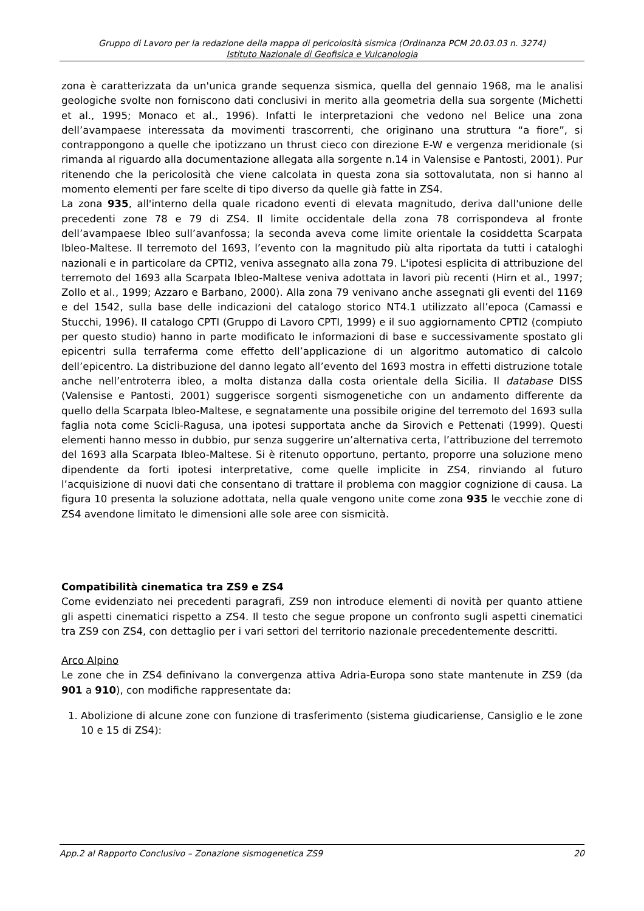Gruppo di Lavoro per la redazione della mappa di pericolosità sismica (Ordinanza PCM 20.03.03 n. 3274)
Istituto Nazionale di Geofisica e Vulcanologia
zona è caratterizzata da un'unica grande sequenza sismica, quella del gennaio 1968, ma le analisi geologiche svolte non forniscono dati conclusivi in merito alla geometria della sua sorgente (Michetti et al., 1995; Monaco et al., 1996). Infatti le interpretazioni che vedono nel Belice una zona dell’avampaese interessata da movimenti trascorrenti, che originano una struttura “a fiore”, si contrappongono a quelle che ipotizzano un thrust cieco con direzione E-W e vergenza meridionale (si rimanda al riguardo alla documentazione allegata alla sorgente n.14 in Valensise e Pantosti, 2001). Pur ritenendo che la pericolosità che viene calcolata in questa zona sia sottovalutata, non si hanno al momento elementi per fare scelte di tipo diverso da quelle già fatte in ZS4.
La zona 935, all'interno della quale ricadono eventi di elevata magnitudo, deriva dall'unione delle precedenti zone 78 e 79 di ZS4. Il limite occidentale della zona 78 corrispondeva al fronte dell’avampaese Ibleo sull’avanfossa; la seconda aveva come limite orientale la cosiddetta Scarpata Ibleo-Maltese. Il terremoto del 1693, l’evento con la magnitudo più alta riportata da tutti i cataloghi nazionali e in particolare da CPTI2, veniva assegnato alla zona 79. L'ipotesi esplicita di attribuzione del terremoto del 1693 alla Scarpata Ibleo-Maltese veniva adottata in lavori più recenti (Hirn et al., 1997; Zollo et al., 1999; Azzaro e Barbano, 2000). Alla zona 79 venivano anche assegnati gli eventi del 1169 e del 1542, sulla base delle indicazioni del catalogo storico NT4.1 utilizzato all’epoca (Camassi e Stucchi, 1996). Il catalogo CPTI (Gruppo di Lavoro CPTI, 1999) e il suo aggiornamento CPTI2 (compiuto per questo studio) hanno in parte modificato le informazioni di base e successivamente spostato gli epicentri sulla terraferma come effetto dell’applicazione di un algoritmo automatico di calcolo dell’epicentro. La distribuzione del danno legato all’evento del 1693 mostra in effetti distruzione totale anche nell’entroterra ibleo, a molta distanza dalla costa orientale della Sicilia. Il database DISS (Valensise e Pantosti, 2001) suggerisce sorgenti sismogenetiche con un andamento differente da quello della Scarpata Ibleo-Maltese, e segnatamente una possibile origine del terremoto del 1693 sulla faglia nota come Scicli-Ragusa, una ipotesi supportata anche da Sirovich e Pettenati (1999). Questi elementi hanno messo in dubbio, pur senza suggerire un’alternativa certa, l’attribuzione del terremoto del 1693 alla Scarpata Ibleo-Maltese. Si è ritenuto opportuno, pertanto, proporre una soluzione meno dipendente da forti ipotesi interpretative, come quelle implicite in ZS4, rinviando al futuro l’acquisizione di nuovi dati che consentano di trattare il problema con maggior cognizione di causa. La figura 10 presenta la soluzione adottata, nella quale vengono unite come zona 935 le vecchie zone di ZS4 avendone limitato le dimensioni alle sole aree con sismicità.
Compatibilità cinematica tra ZS9 e ZS4
Come evidenziato nei precedenti paragrafi, ZS9 non introduce elementi di novità per quanto attiene gli aspetti cinematici rispetto a ZS4. Il testo che segue propone un confronto sugli aspetti cinematici tra ZS9 con ZS4, con dettaglio per i vari settori del territorio nazionale precedentemente descritti.
Arco Alpino
Le zone che in ZS4 definivano la convergenza attiva Adria-Europa sono state mantenute in ZS9 (da 901 a 910), con modifiche rappresentate da:
1. Abolizione di alcune zone con funzione di trasferimento (sistema giudicariense, Cansiglio e le zone 10 e 15 di ZS4):
App.2 al Rapporto Conclusivo – Zonazione sismogenetica ZS9 20